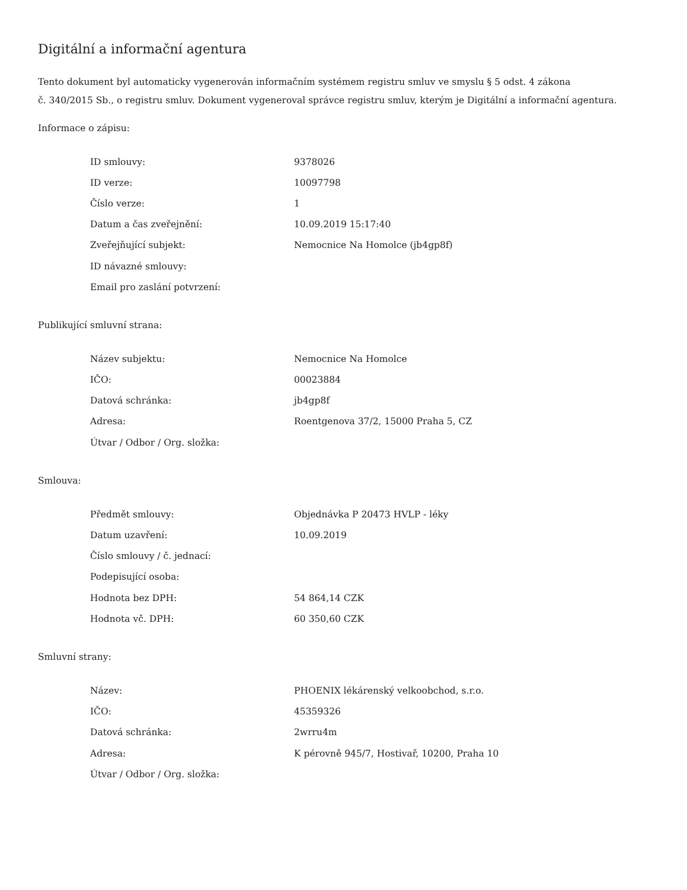Digitální a informační agentura
Tento dokument byl automaticky vygenerován informačním systémem registru smluv ve smyslu § 5 odst. 4 zákona
č. 340/2015 Sb., o registru smluv. Dokument vygeneroval správce registru smluv, kterým je Digitální a informační agentura.
Informace o zápisu:
| ID smlouvy: | 9378026 |
| ID verze: | 10097798 |
| Číslo verze: | 1 |
| Datum a čas zveřejnění: | 10.09.2019 15:17:40 |
| Zveřejňující subjekt: | Nemocnice Na Homolce (jb4gp8f) |
| ID návazné smlouvy: | |
| Email pro zaslání potvrzení: | |
Publikující smluvní strana:
| Název subjektu: | Nemocnice Na Homolce |
| IČO: | 00023884 |
| Datová schránka: | jb4gp8f |
| Adresa: | Roentgenova 37/2, 15000 Praha 5, CZ |
| Útvar / Odbor / Org. složka: | |
Smlouva:
| Předmět smlouvy: | Objednávka P 20473 HVLP - léky |
| Datum uzavření: | 10.09.2019 |
| Číslo smlouvy / č. jednací: | |
| Podepisující osoba: | |
| Hodnota bez DPH: | 54 864,14 CZK |
| Hodnota vč. DPH: | 60 350,60 CZK |
Smluvní strany:
| Název: | PHOENIX lékárenský velkoobchod, s.r.o. |
| IČO: | 45359326 |
| Datová schránka: | 2wrru4m |
| Adresa: | K pérovně 945/7, Hostivař, 10200, Praha 10 |
| Útvar / Odbor / Org. složka: | |